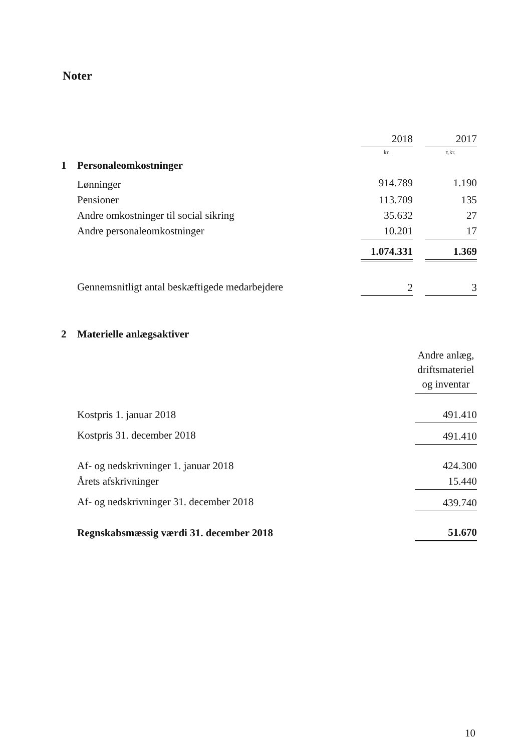Noter
| | | 2018 | | 2017 |
| | | kr. | | t.kr. |
| 1 | Personaleomkostninger | | | |
| | Lønninger | 914.789 | | 1.190 |
| | Pensioner | 113.709 | | 135 |
| | Andre omkostninger til social sikring | 35.632 | | 27 |
| | Andre personaleomkostninger | 10.201 | | 17 |
| | | 1.074.331 | | 1.369 |
| | Gennemsnitligt antal beskæftigede medarbejdere | 2 | | 3 |
| 2 | Materielle anlægsaktiver | |
| | | Andre anlæg, driftsmateriel og inventar |
| | Kostpris 1. januar 2018 | 491.410 |
| | Kostpris 31. december 2018 | 491.410 |
| | Af- og nedskrivninger 1. januar 2018 | 424.300 |
| | Årets afskrivninger | 15.440 |
| | Af- og nedskrivninger 31. december 2018 | 439.740 |
| | Regnskabsmæssig værdi 31. december 2018 | 51.670 |
10